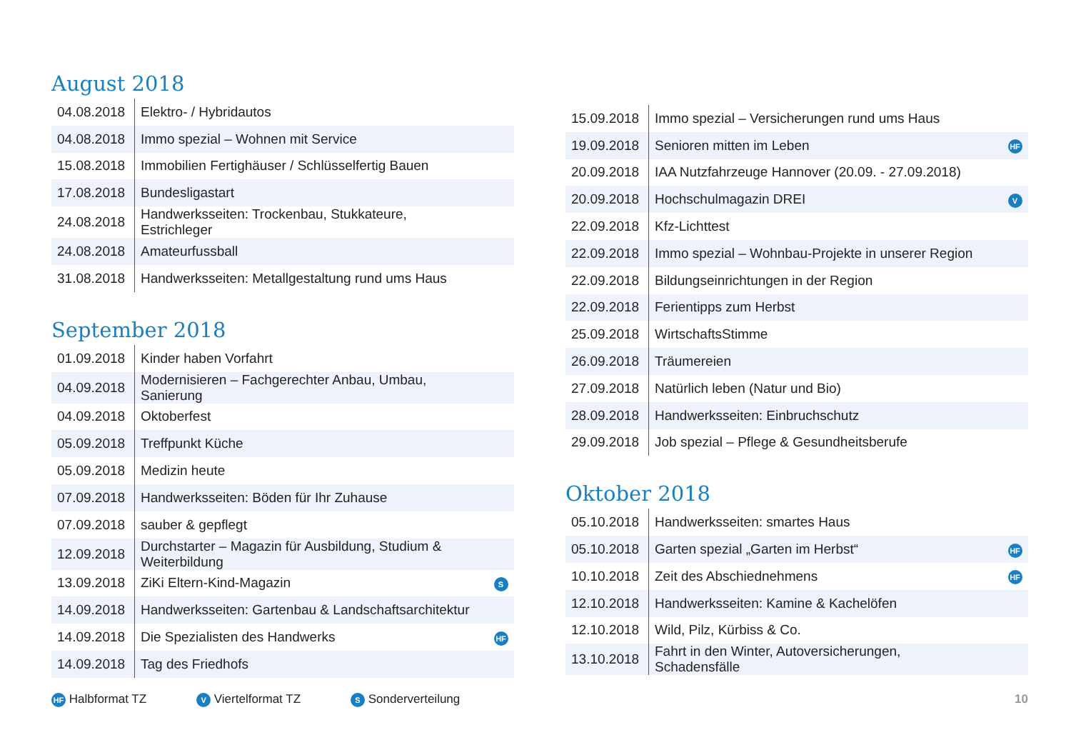August 2018
| 04.08.2018 | Elektro- / Hybridautos | |
| 04.08.2018 | Immo spezial – Wohnen mit Service | |
| 15.08.2018 | Immobilien Fertighäuser / Schlüsselfertig Bauen | |
| 17.08.2018 | Bundesligastart | |
| 24.08.2018 | Handwerksseiten: Trockenbau, Stukkateure, Estrichleger | |
| 24.08.2018 | Amateurfussball | |
| 31.08.2018 | Handwerksseiten: Metallgestaltung rund ums Haus | |
September 2018
| 01.09.2018 | Kinder haben Vorfahrt | |
| 04.09.2018 | Modernisieren – Fachgerechter Anbau, Umbau, Sanierung | |
| 04.09.2018 | Oktoberfest | |
| 05.09.2018 | Treffpunkt Küche | |
| 05.09.2018 | Medizin heute | |
| 07.09.2018 | Handwerksseiten: Böden für Ihr Zuhause | |
| 07.09.2018 | sauber & gepflegt | |
| 12.09.2018 | Durchstarter – Magazin für Ausbildung, Studium & Weiterbildung | |
| 13.09.2018 | ZiKi Eltern-Kind-Magazin | S |
| 14.09.2018 | Handwerksseiten: Gartenbau & Landschaftsarchitektur | |
| 14.09.2018 | Die Spezialisten des Handwerks | HF |
| 14.09.2018 | Tag des Friedhofs | |
| 15.09.2018 | Immo spezial – Versicherungen rund ums Haus | |
| 19.09.2018 | Senioren mitten im Leben | HF |
| 20.09.2018 | IAA Nutzfahrzeuge Hannover (20.09. - 27.09.2018) | |
| 20.09.2018 | Hochschulmagazin DREI | V |
| 22.09.2018 | Kfz-Lichttest | |
| 22.09.2018 | Immo spezial – Wohnbau-Projekte in unserer Region | |
| 22.09.2018 | Bildungseinrichtungen in der Region | |
| 22.09.2018 | Ferientipps zum Herbst | |
| 25.09.2018 | WirtschaftsStimme | |
| 26.09.2018 | Träumereien | |
| 27.09.2018 | Natürlich leben (Natur und Bio) | |
| 28.09.2018 | Handwerksseiten: Einbruchschutz | |
| 29.09.2018 | Job spezial – Pflege & Gesundheitsberufe | |
Oktober 2018
| 05.10.2018 | Handwerksseiten: smartes Haus | |
| 05.10.2018 | Garten spezial „Garten im Herbst“ | HF |
| 10.10.2018 | Zeit des Abschiednehmens | HF |
| 12.10.2018 | Handwerksseiten: Kamine & Kachelöfen | |
| 12.10.2018 | Wild, Pilz, Kürbiss & Co. | |
| 13.10.2018 | Fahrt in den Winter, Autoversicherungen, Schadensfälle | |
HF Halbformat TZ V Viertelformat TZ S Sonderverteilung 10